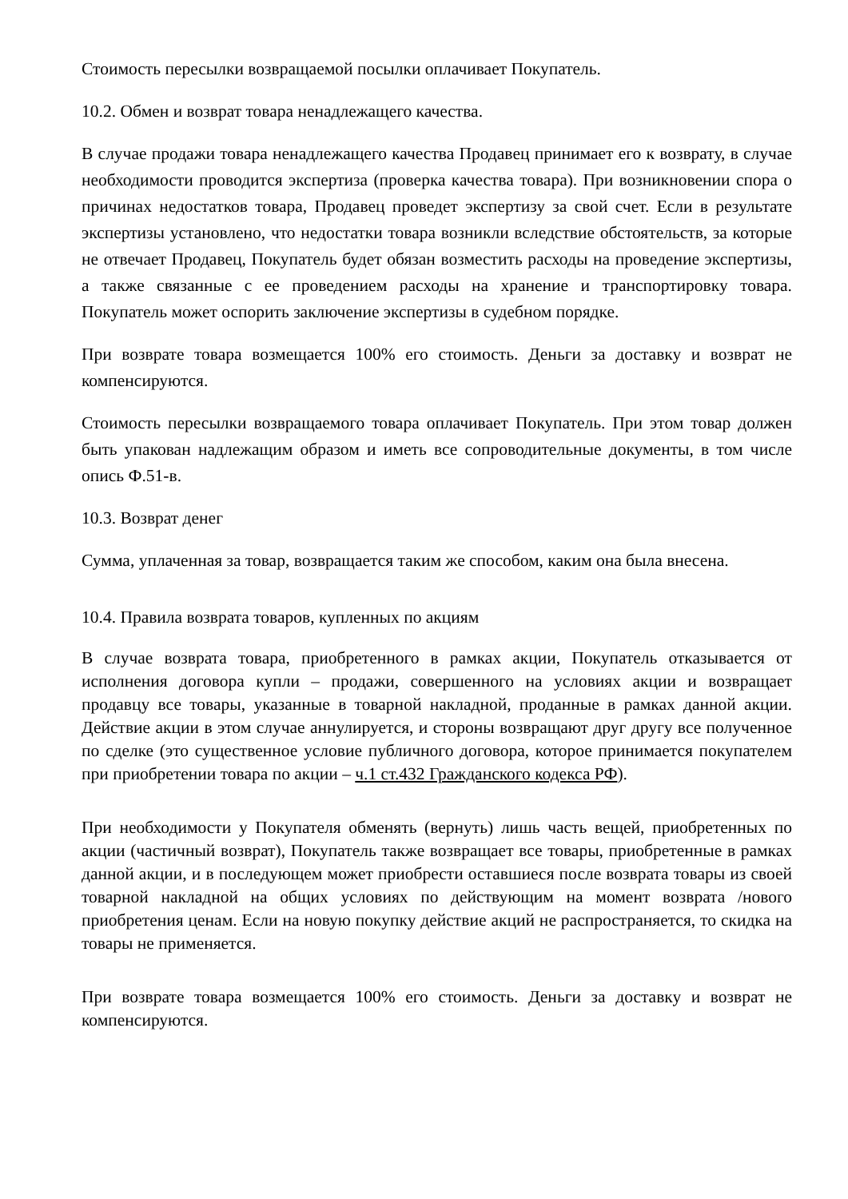Стоимость пересылки возвращаемой посылки оплачивает Покупатель.
10.2. Обмен и возврат товара ненадлежащего качества.
В случае продажи товара ненадлежащего качества Продавец принимает его к возврату, в случае необходимости проводится экспертиза (проверка качества товара). При возникновении спора о причинах недостатков товара, Продавец проведет экспертизу за свой счет. Если в результате экспертизы установлено, что недостатки товара возникли вследствие обстоятельств, за которые не отвечает Продавец, Покупатель будет обязан возместить расходы на проведение экспертизы, а также связанные с ее проведением расходы на хранение и транспортировку товара. Покупатель может оспорить заключение экспертизы в судебном порядке.
При возврате товара возмещается 100% его стоимость. Деньги за доставку и возврат не компенсируются.
Стоимость пересылки возвращаемого товара оплачивает Покупатель. При этом товар должен быть упакован надлежащим образом и иметь все сопроводительные документы, в том числе опись Ф.51-в.
10.3. Возврат денег
Сумма, уплаченная за товар, возвращается таким же способом, каким она была внесена.
10.4. Правила возврата товаров, купленных по акциям
В случае возврата товара, приобретенного в рамках акции, Покупатель отказывается от исполнения договора купли – продажи, совершенного на условиях акции и возвращает продавцу все товары, указанные в товарной накладной, проданные в рамках данной акции. Действие акции в этом случае аннулируется, и стороны возвращают друг другу все полученное по сделке (это существенное условие публичного договора, которое принимается покупателем при приобретении товара по акции – ч.1 ст.432 Гражданского кодекса РФ).
При необходимости у Покупателя обменять (вернуть) лишь часть вещей, приобретенных по акции (частичный возврат), Покупатель также возвращает все товары, приобретенные в рамках данной акции, и в последующем может приобрести оставшиеся после возврата товары из своей товарной накладной на общих условиях по действующим на момент возврата /нового приобретения ценам. Если на новую покупку действие акций не распространяется, то скидка на товары не применяется.
При возврате товара возмещается 100% его стоимость. Деньги за доставку и возврат не компенсируются.